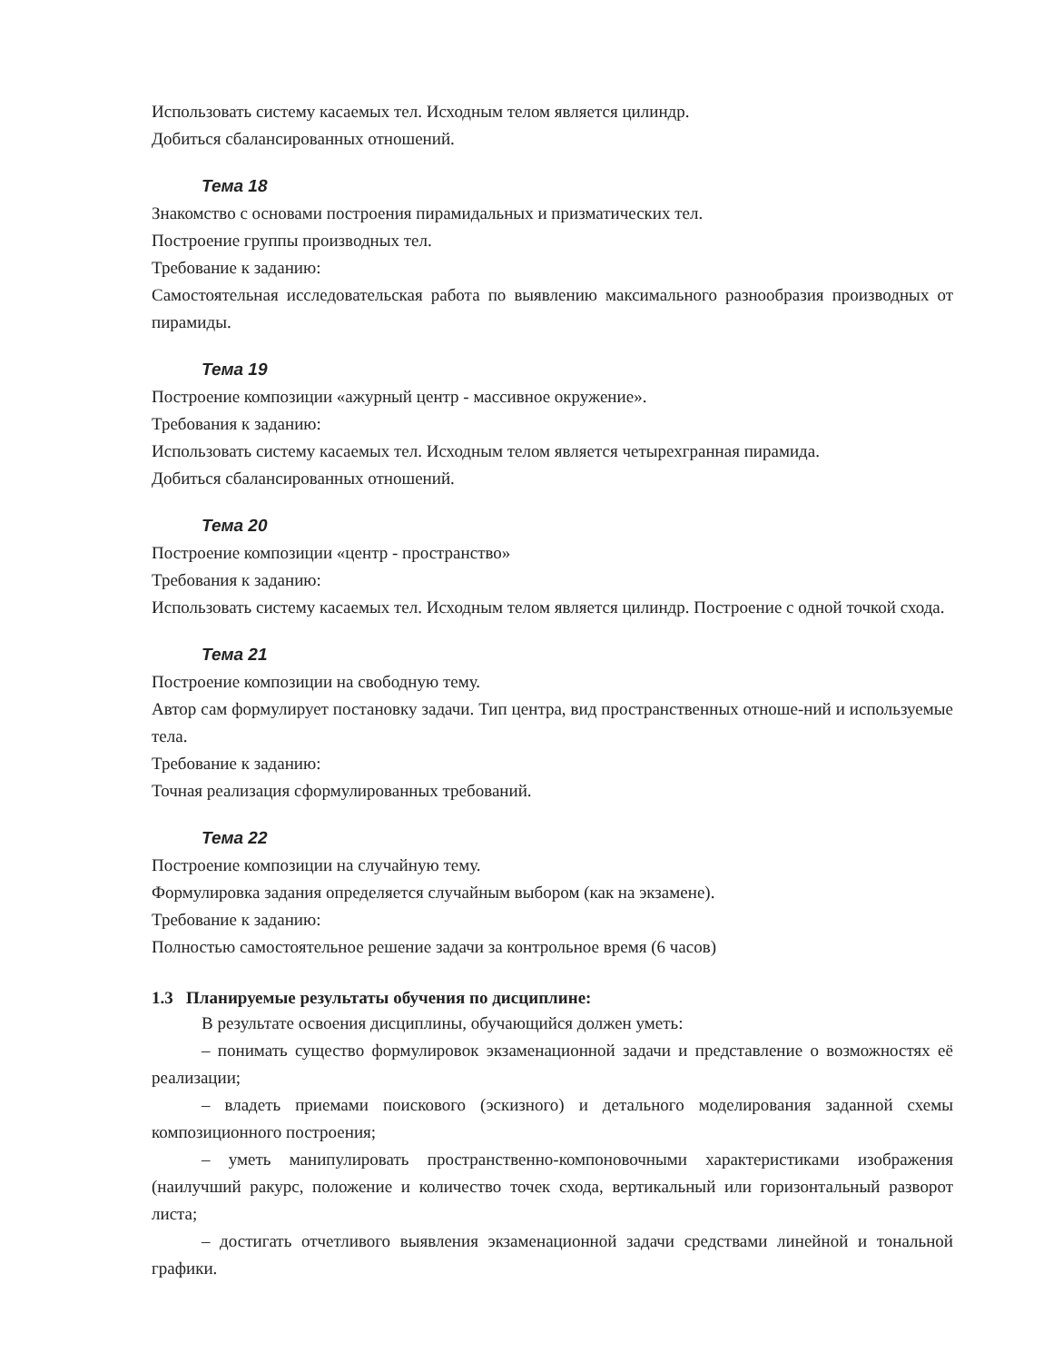Использовать систему касаемых тел. Исходным телом является цилиндр.
Добиться сбалансированных отношений.
Тема 18
Знакомство с основами построения пирамидальных и призматических тел.
Построение группы производных тел.
Требование к заданию:
Самостоятельная исследовательская работа по выявлению максимального разнообразия производных от пирамиды.
Тема 19
Построение композиции «ажурный центр - массивное окружение».
Требования к заданию:
Использовать систему касаемых тел. Исходным телом является четырехгранная пирамида.
Добиться сбалансированных отношений.
Тема 20
Построение композиции «центр - пространство»
Требования к заданию:
Использовать систему касаемых тел. Исходным телом является цилиндр. Построение с одной точкой схода.
Тема 21
Построение композиции на свободную тему.
Автор сам формулирует постановку задачи. Тип центра, вид пространственных отноше-ний и используемые тела.
Требование к заданию:
Точная реализация сформулированных требований.
Тема 22
Построение композиции на случайную тему.
Формулировка задания определяется случайным выбором (как на экзамене).
Требование к заданию:
Полностью самостоятельное решение задачи за контрольное время (6 часов)
1.3 Планируемые результаты обучения по дисциплине:
В результате освоения дисциплины, обучающийся должен уметь:
– понимать существо формулировок экзаменационной задачи и представление о возможностях её реализации;
– владеть приемами поискового (эскизного) и детального моделирования заданной схемы композиционного построения;
– уметь манипулировать пространственно-компоновочными характеристиками изображения (наилучший ракурс, положение и количество точек схода, вертикальный или горизонтальный разворот листа;
– достигать отчетливого выявления экзаменационной задачи средствами линейной и тональной графики.